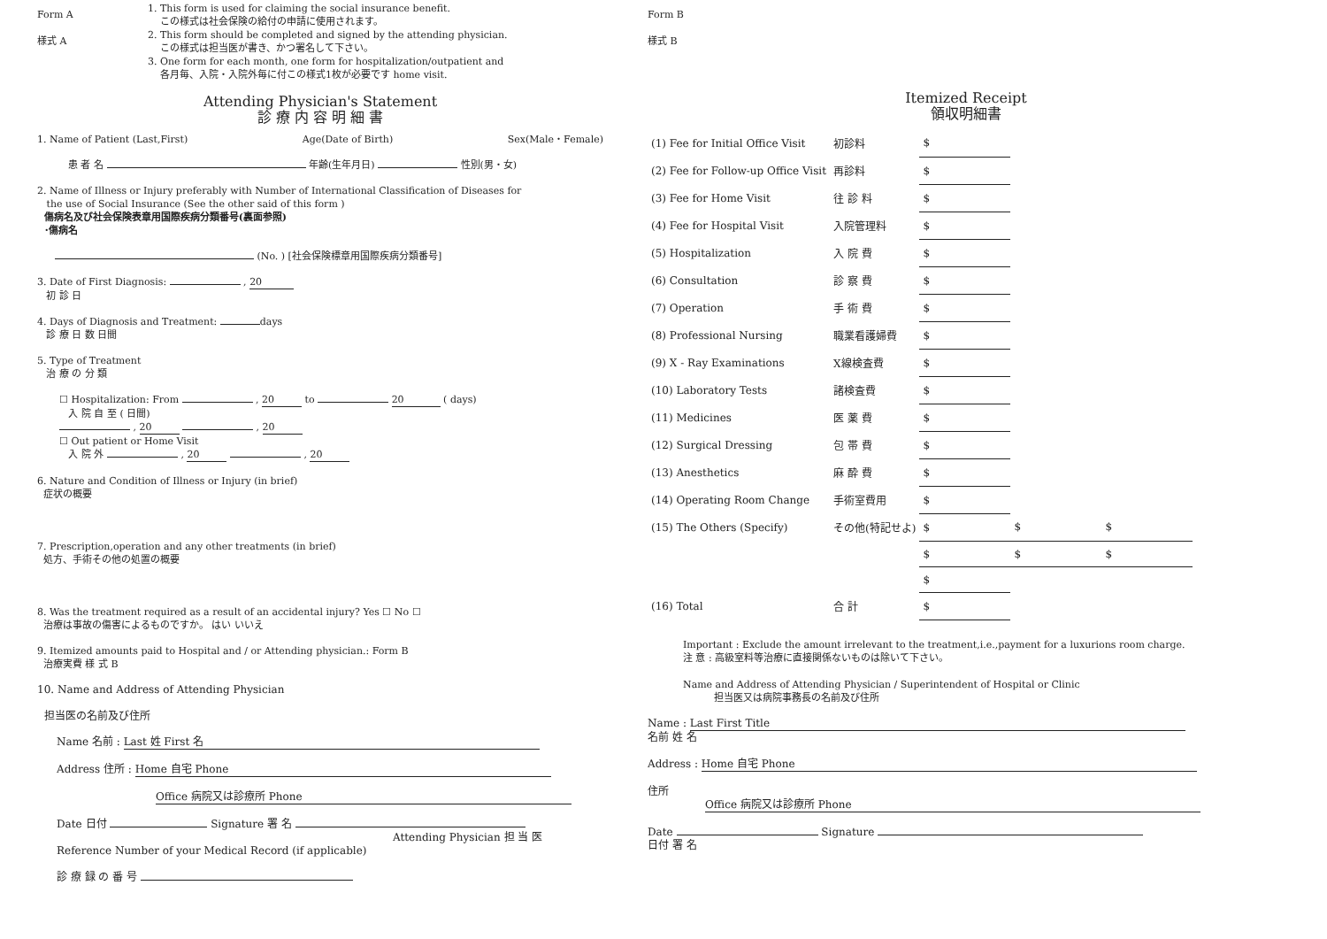Form A
様式 A
1. This form is used for claiming the social insurance benefit.
この様式は社会保険の給付の申請に使用されます。
2. This form should be completed and signed by the attending physician.
この様式は担当医が書き、かつ署名して下さい。
3. One form for each month, one form for hospitalization/outpatient and
各月毎、入院・入院外毎に付この様式1枚が必要です home visit.
Attending Physician's Statement
診 療 内 容 明 細 書
1. Name of Patient (Last,First) Age(Date of Birth) Sex(Male・Female)
患 者 名 年齢(生年月日) 性別(男・女)
2. Name of Illness or Injury preferably with Number of International Classification of Diseases for
the use of Social Insurance (See the other said of this form )
傷病名及び社会保険表章用国際疾病分類番号(裏面参照)
･傷病名
(No. ) [社会保険標章用国際疾病分類番号]
3. Date of First Diagnosis: , 20
初 診 日
4. Days of Diagnosis and Treatment: days
診 療 日 数 日間
5. Type of Treatment
治 療 の 分 類
☐ Hospitalization: From , 20 to 20 ( days)
入 院 自 至 ( 日間)
, 20 , 20
☐ Out patient or Home Visit
入 院 外 , 20 , 20
6. Nature and Condition of Illness or Injury (in brief)
症状の概要
7. Prescription,operation and any other treatments (in brief)
処方、手術その他の処置の概要
8. Was the treatment required as a result of an accidental injury? Yes ☐ No ☐
治療は事故の傷害によるものですか。 はい いいえ
9. Itemized amounts paid to Hospital and / or Attending physician.: Form B
治療実費 様 式 B
10. Name and Address of Attending Physician
担当医の名前及び住所
Name 名前 : Last 姓 First 名
Address 住所 : Home 自宅 Phone
Office 病院又は診療所 Phone
Date 日付 Signature 署 名
Attending Physician 担 当 医
Reference Number of your Medical Record (if applicable)
診 療 録 の 番 号
Form B
様式 B
Itemized Receipt
領収明細書
| (1) Fee for Initial Office Visit | 初診料 | $ | | |
| (2) Fee for Follow-up Office Visit | 再診料 | $ | | |
| (3) Fee for Home Visit | 往 診 料 | $ | | |
| (4) Fee for Hospital Visit | 入院管理料 | $ | | |
| (5) Hospitalization | 入 院 費 | $ | | |
| (6) Consultation | 診 察 費 | $ | | |
| (7) Operation | 手 術 費 | $ | | |
| (8) Professional Nursing | 職業看護婦費 | $ | | |
| (9) X - Ray Examinations | X線検査費 | $ | | |
| (10) Laboratory Tests | 諸検査費 | $ | | |
| (11) Medicines | 医 薬 費 | $ | | |
| (12) Surgical Dressing | 包 帯 費 | $ | | |
| (13) Anesthetics | 麻 酔 費 | $ | | |
| (14) Operating Room Change | 手術室費用 | $ | | |
| (15) The Others (Specify) | その他(特記せよ) | $ | $ | $ |
| | | $ | $ | $ |
| | | $ | | |
| (16) Total | 合 計 | $ | | |
Important : Exclude the amount irrelevant to the treatment,i.e.,payment for a luxurions room charge.
注 意 : 高級室料等治療に直接関係ないものは除いて下さい。
Name and Address of Attending Physician / Superintendent of Hospital or Clinic
担当医又は病院事務長の名前及び住所
Name : Last First Title
名前 姓 名
Address : Home 自宅 Phone
住所
Office 病院又は診療所 Phone
Date Signature
日付 署 名